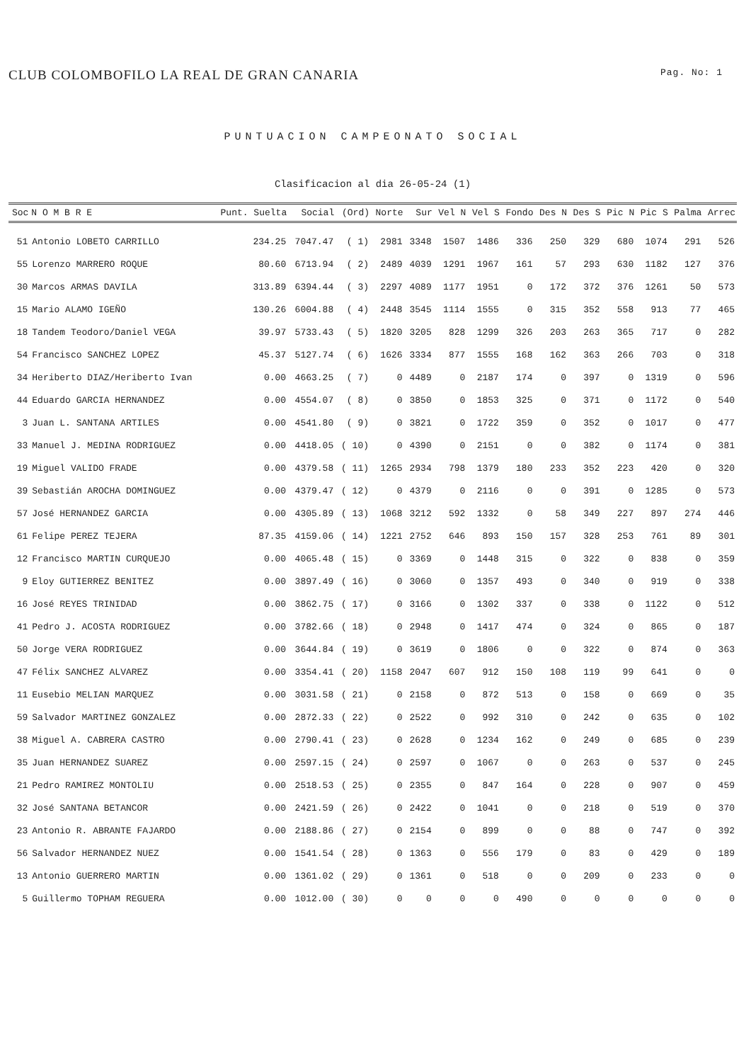CLUB COLOMBOFILO LA REAL DE GRAN CANARIA Pag. No: 1
PUNTUACION CAMPEONATO SOCIAL
Clasificacion al dia 26-05-24 (1)
| Soc | N O M B R E | Punt. Suelta | Social | (Ord) | Norte | Sur | Vel N | Vel S | Fondo | Des N | Des S | Pic N | Pic S | Palma | Arrec |
| --- | --- | --- | --- | --- | --- | --- | --- | --- | --- | --- | --- | --- | --- | --- | --- |
| 51 | Antonio LOBETO CARRILLO | 234.25 | 7047.47 | ( 1) | 2981 | 3348 | 1507 | 1486 | 336 | 250 | 329 | 680 | 1074 | 291 | 526 |
| 55 | Lorenzo MARRERO ROQUE | 80.60 | 6713.94 | ( 2) | 2489 | 4039 | 1291 | 1967 | 161 | 57 | 293 | 630 | 1182 | 127 | 376 |
| 30 | Marcos ARMAS DAVILA | 313.89 | 6394.44 | ( 3) | 2297 | 4089 | 1177 | 1951 | 0 | 172 | 372 | 376 | 1261 | 50 | 573 |
| 15 | Mario ALAMO IGEÑO | 130.26 | 6004.88 | ( 4) | 2448 | 3545 | 1114 | 1555 | 0 | 315 | 352 | 558 | 913 | 77 | 465 |
| 18 | Tandem Teodoro/Daniel VEGA | 39.97 | 5733.43 | ( 5) | 1820 | 3205 | 828 | 1299 | 326 | 203 | 263 | 365 | 717 | 0 | 282 |
| 54 | Francisco SANCHEZ LOPEZ | 45.37 | 5127.74 | ( 6) | 1626 | 3334 | 877 | 1555 | 168 | 162 | 363 | 266 | 703 | 0 | 318 |
| 34 | Heriberto DIAZ/Heriberto Ivan | 0.00 | 4663.25 | ( 7) | 0 | 4489 | 0 | 2187 | 174 | 0 | 397 | 0 | 1319 | 0 | 596 |
| 44 | Eduardo GARCIA HERNANDEZ | 0.00 | 4554.07 | ( 8) | 0 | 3850 | 0 | 1853 | 325 | 0 | 371 | 0 | 1172 | 0 | 540 |
| 3 | Juan L. SANTANA ARTILES | 0.00 | 4541.80 | ( 9) | 0 | 3821 | 0 | 1722 | 359 | 0 | 352 | 0 | 1017 | 0 | 477 |
| 33 | Manuel J. MEDINA RODRIGUEZ | 0.00 | 4418.05 | ( 10) | 0 | 4390 | 0 | 2151 | 0 | 0 | 382 | 0 | 1174 | 0 | 381 |
| 19 | Miguel VALIDO FRADE | 0.00 | 4379.58 | ( 11) | 1265 | 2934 | 798 | 1379 | 180 | 233 | 352 | 223 | 420 | 0 | 320 |
| 39 | Sebastián AROCHA DOMINGUEZ | 0.00 | 4379.47 | ( 12) | 0 | 4379 | 0 | 2116 | 0 | 0 | 391 | 0 | 1285 | 0 | 573 |
| 57 | José HERNANDEZ GARCIA | 0.00 | 4305.89 | ( 13) | 1068 | 3212 | 592 | 1332 | 0 | 58 | 349 | 227 | 897 | 274 | 446 |
| 61 | Felipe PEREZ TEJERA | 87.35 | 4159.06 | ( 14) | 1221 | 2752 | 646 | 893 | 150 | 157 | 328 | 253 | 761 | 89 | 301 |
| 12 | Francisco MARTIN CURQUEJO | 0.00 | 4065.48 | ( 15) | 0 | 3369 | 0 | 1448 | 315 | 0 | 322 | 0 | 838 | 0 | 359 |
| 9 | Eloy GUTIERREZ BENITEZ | 0.00 | 3897.49 | ( 16) | 0 | 3060 | 0 | 1357 | 493 | 0 | 340 | 0 | 919 | 0 | 338 |
| 16 | José REYES TRINIDAD | 0.00 | 3862.75 | ( 17) | 0 | 3166 | 0 | 1302 | 337 | 0 | 338 | 0 | 1122 | 0 | 512 |
| 41 | Pedro J. ACOSTA RODRIGUEZ | 0.00 | 3782.66 | ( 18) | 0 | 2948 | 0 | 1417 | 474 | 0 | 324 | 0 | 865 | 0 | 187 |
| 50 | Jorge VERA RODRIGUEZ | 0.00 | 3644.84 | ( 19) | 0 | 3619 | 0 | 1806 | 0 | 0 | 322 | 0 | 874 | 0 | 363 |
| 47 | Félix SANCHEZ ALVAREZ | 0.00 | 3354.41 | ( 20) | 1158 | 2047 | 607 | 912 | 150 | 108 | 119 | 99 | 641 | 0 | 0 |
| 11 | Eusebio MELIAN MARQUEZ | 0.00 | 3031.58 | ( 21) | 0 | 2158 | 0 | 872 | 513 | 0 | 158 | 0 | 669 | 0 | 35 |
| 59 | Salvador MARTINEZ GONZALEZ | 0.00 | 2872.33 | ( 22) | 0 | 2522 | 0 | 992 | 310 | 0 | 242 | 0 | 635 | 0 | 102 |
| 38 | Miguel A. CABRERA CASTRO | 0.00 | 2790.41 | ( 23) | 0 | 2628 | 0 | 1234 | 162 | 0 | 249 | 0 | 685 | 0 | 239 |
| 35 | Juan HERNANDEZ SUAREZ | 0.00 | 2597.15 | ( 24) | 0 | 2597 | 0 | 1067 | 0 | 0 | 263 | 0 | 537 | 0 | 245 |
| 21 | Pedro RAMIREZ MONTOLIU | 0.00 | 2518.53 | ( 25) | 0 | 2355 | 0 | 847 | 164 | 0 | 228 | 0 | 907 | 0 | 459 |
| 32 | José SANTANA BETANCOR | 0.00 | 2421.59 | ( 26) | 0 | 2422 | 0 | 1041 | 0 | 0 | 218 | 0 | 519 | 0 | 370 |
| 23 | Antonio R. ABRANTE FAJARDO | 0.00 | 2188.86 | ( 27) | 0 | 2154 | 0 | 899 | 0 | 0 | 88 | 0 | 747 | 0 | 392 |
| 56 | Salvador HERNANDEZ NUEZ | 0.00 | 1541.54 | ( 28) | 0 | 1363 | 0 | 556 | 179 | 0 | 83 | 0 | 429 | 0 | 189 |
| 13 | Antonio GUERRERO MARTIN | 0.00 | 1361.02 | ( 29) | 0 | 1361 | 0 | 518 | 0 | 0 | 209 | 0 | 233 | 0 | 0 |
| 5 | Guillermo TOPHAM REGUERA | 0.00 | 1012.00 | ( 30) | 0 | 0 | 0 | 0 | 490 | 0 | 0 | 0 | 0 | 0 | 0 |